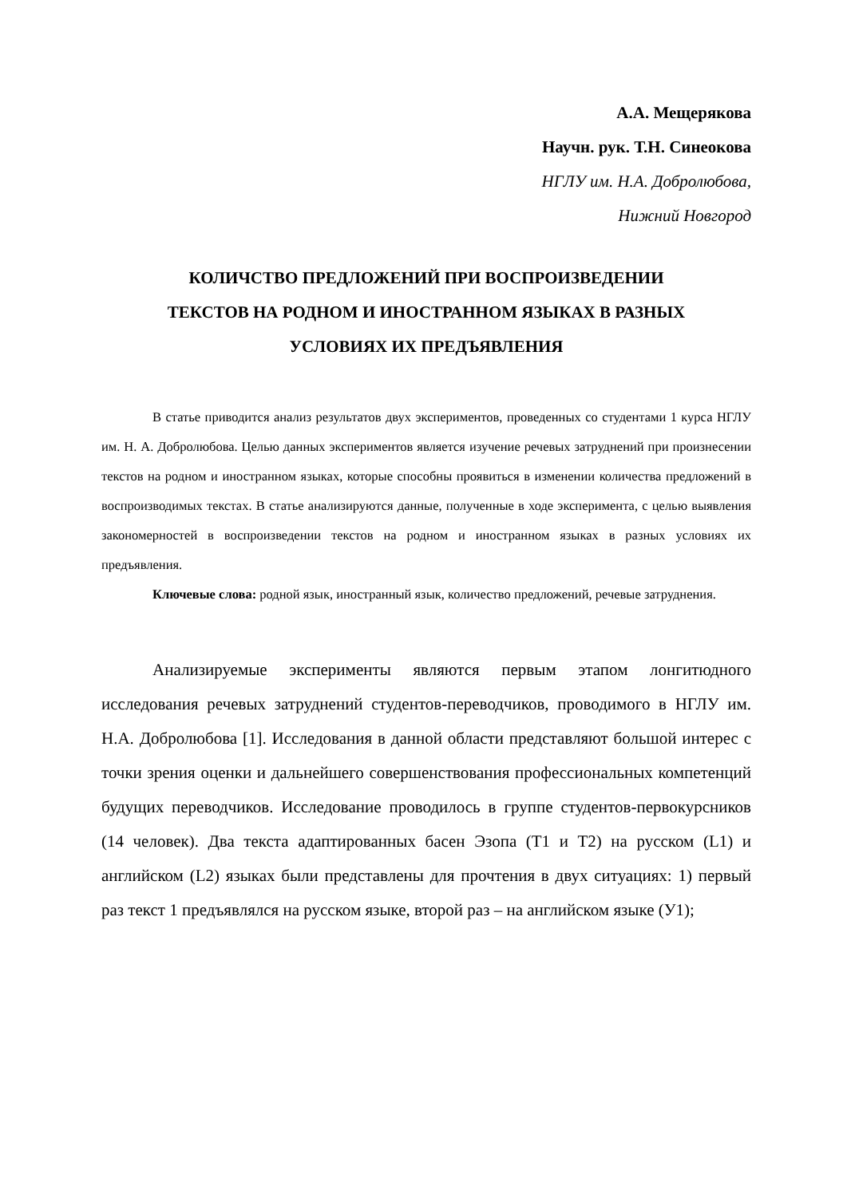А.А. Мещерякова
Научн. рук. Т.Н. Синеокова
НГЛУ им. Н.А. Добролюбова,
Нижний Новгород
КОЛИЧСТВО ПРЕДЛОЖЕНИЙ ПРИ ВОСПРОИЗВЕДЕНИИ
ТЕКСТОВ НА РОДНОМ И ИНОСТРАННОМ ЯЗЫКАХ В РАЗНЫХ
УСЛОВИЯХ ИХ ПРЕДЪЯВЛЕНИЯ
В статье приводится анализ результатов двух экспериментов, проведенных со студентами 1 курса НГЛУ им. Н. А. Добролюбова. Целью данных экспериментов является изучение речевых затруднений при произнесении текстов на родном и иностранном языках, которые способны проявиться в изменении количества предложений в воспроизводимых текстах. В статье анализируются данные, полученные в ходе эксперимента, с целью выявления закономерностей в воспроизведении текстов на родном и иностранном языках в разных условиях их предъявления.
Ключевые слова: родной язык, иностранный язык, количество предложений, речевые затруднения.
Анализируемые эксперименты являются первым этапом лонгитюдного исследования речевых затруднений студентов-переводчиков, проводимого в НГЛУ им. Н.А. Добролюбова [1]. Исследования в данной области представляют большой интерес с точки зрения оценки и дальнейшего совершенствования профессиональных компетенций будущих переводчиков. Исследование проводилось в группе студентов-первокурсников (14 человек). Два текста адаптированных басен Эзопа (Т1 и Т2) на русском (L1) и английском (L2) языках были представлены для прочтения в двух ситуациях: 1) первый раз текст 1 предъявлялся на русском языке, второй раз – на английском языке (У1);